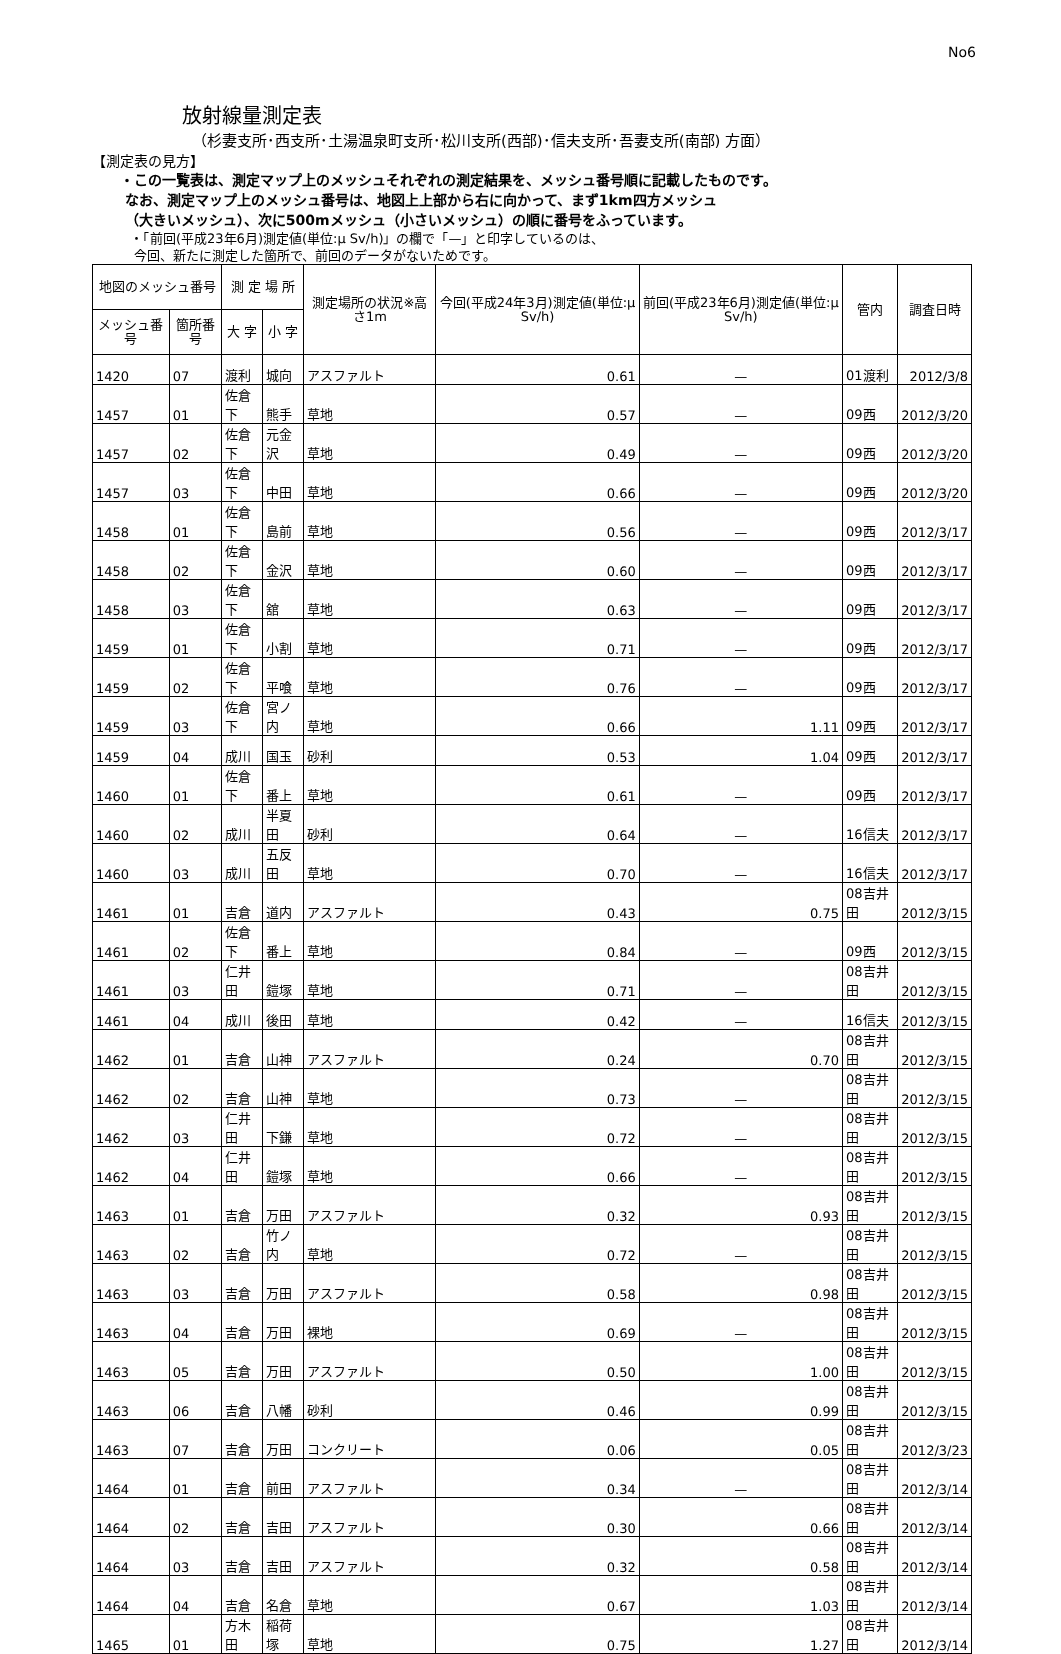No6
放射線量測定表
（杉妻支所･西支所･土湯温泉町支所･松川支所(西部)･信夫支所･吾妻支所(南部) 方面）
【測定表の見方】
・この一覧表は、測定マップ上のメッシュそれぞれの測定結果を、メッシュ番号順に記載したものです。
なお、測定マップ上のメッシュ番号は、地図上上部から右に向かって、まず1km四方メッシュ
（大きいメッシュ）、次に500mメッシュ（小さいメッシュ）の順に番号をふっています。
・「前回(平成23年6月)測定値(単位:μ Sv/h)」の欄で「—」と印字しているのは、
今回、新たに測定した箇所で、前回のデータがないためです。
| 地図のメッシュ番号 | | 測 定 場 所 | | 測定場所の状況※高さ1m | 今回(平成24年3月)測定値(単位:μ Sv/h) | 前回(平成23年6月)測定値(単位:μ Sv/h) | 管内 | 調査日時 |
| --- | --- | --- | --- | --- | --- | --- | --- | --- |
| メッシュ番号 | 箇所番号 | 大 字 | 小 字 | | | | | |
| 1420 | 07 | 渡利 | 城向 | アスファルト | 0.61 | — | 01渡利 | 2012/3/8 |
| 1457 | 01 | 佐倉下 | 熊手 | 草地 | 0.57 | — | 09西 | 2012/3/20 |
| 1457 | 02 | 佐倉下 | 元金沢 | 草地 | 0.49 | — | 09西 | 2012/3/20 |
| 1457 | 03 | 佐倉下 | 中田 | 草地 | 0.66 | — | 09西 | 2012/3/20 |
| 1458 | 01 | 佐倉下 | 島前 | 草地 | 0.56 | — | 09西 | 2012/3/17 |
| 1458 | 02 | 佐倉下 | 金沢 | 草地 | 0.60 | — | 09西 | 2012/3/17 |
| 1458 | 03 | 佐倉下 | 舘 | 草地 | 0.63 | — | 09西 | 2012/3/17 |
| 1459 | 01 | 佐倉下 | 小割 | 草地 | 0.71 | — | 09西 | 2012/3/17 |
| 1459 | 02 | 佐倉下 | 平喰 | 草地 | 0.76 | — | 09西 | 2012/3/17 |
| 1459 | 03 | 佐倉下 | 宮ノ内 | 草地 | 0.66 | 1.11 | 09西 | 2012/3/17 |
| 1459 | 04 | 成川 | 国玉 | 砂利 | 0.53 | 1.04 | 09西 | 2012/3/17 |
| 1460 | 01 | 佐倉下 | 番上 | 草地 | 0.61 | — | 09西 | 2012/3/17 |
| 1460 | 02 | 成川 | 半夏田 | 砂利 | 0.64 | — | 16信夫 | 2012/3/17 |
| 1460 | 03 | 成川 | 五反田 | 草地 | 0.70 | — | 16信夫 | 2012/3/17 |
| 1461 | 01 | 吉倉 | 道内 | アスファルト | 0.43 | 0.75 | 08吉井田 | 2012/3/15 |
| 1461 | 02 | 佐倉下 | 番上 | 草地 | 0.84 | — | 09西 | 2012/3/15 |
| 1461 | 03 | 仁井田 | 鎧塚 | 草地 | 0.71 | — | 08吉井田 | 2012/3/15 |
| 1461 | 04 | 成川 | 後田 | 草地 | 0.42 | — | 16信夫 | 2012/3/15 |
| 1462 | 01 | 吉倉 | 山神 | アスファルト | 0.24 | 0.70 | 08吉井田 | 2012/3/15 |
| 1462 | 02 | 吉倉 | 山神 | 草地 | 0.73 | — | 08吉井田 | 2012/3/15 |
| 1462 | 03 | 仁井田 | 下鎌 | 草地 | 0.72 | — | 08吉井田 | 2012/3/15 |
| 1462 | 04 | 仁井田 | 鎧塚 | 草地 | 0.66 | — | 08吉井田 | 2012/3/15 |
| 1463 | 01 | 吉倉 | 万田 | アスファルト | 0.32 | 0.93 | 08吉井田 | 2012/3/15 |
| 1463 | 02 | 吉倉 | 竹ノ内 | 草地 | 0.72 | — | 08吉井田 | 2012/3/15 |
| 1463 | 03 | 吉倉 | 万田 | アスファルト | 0.58 | 0.98 | 08吉井田 | 2012/3/15 |
| 1463 | 04 | 吉倉 | 万田 | 裸地 | 0.69 | — | 08吉井田 | 2012/3/15 |
| 1463 | 05 | 吉倉 | 万田 | アスファルト | 0.50 | 1.00 | 08吉井田 | 2012/3/15 |
| 1463 | 06 | 吉倉 | 八幡 | 砂利 | 0.46 | 0.99 | 08吉井田 | 2012/3/15 |
| 1463 | 07 | 吉倉 | 万田 | コンクリート | 0.06 | 0.05 | 08吉井田 | 2012/3/23 |
| 1464 | 01 | 吉倉 | 前田 | アスファルト | 0.34 | — | 08吉井田 | 2012/3/14 |
| 1464 | 02 | 吉倉 | 吉田 | アスファルト | 0.30 | 0.66 | 08吉井田 | 2012/3/14 |
| 1464 | 03 | 吉倉 | 吉田 | アスファルト | 0.32 | 0.58 | 08吉井田 | 2012/3/14 |
| 1464 | 04 | 吉倉 | 名倉 | 草地 | 0.67 | 1.03 | 08吉井田 | 2012/3/14 |
| 1465 | 01 | 方木田 | 稲荷塚 | 草地 | 0.75 | 1.27 | 08吉井田 | 2012/3/14 |